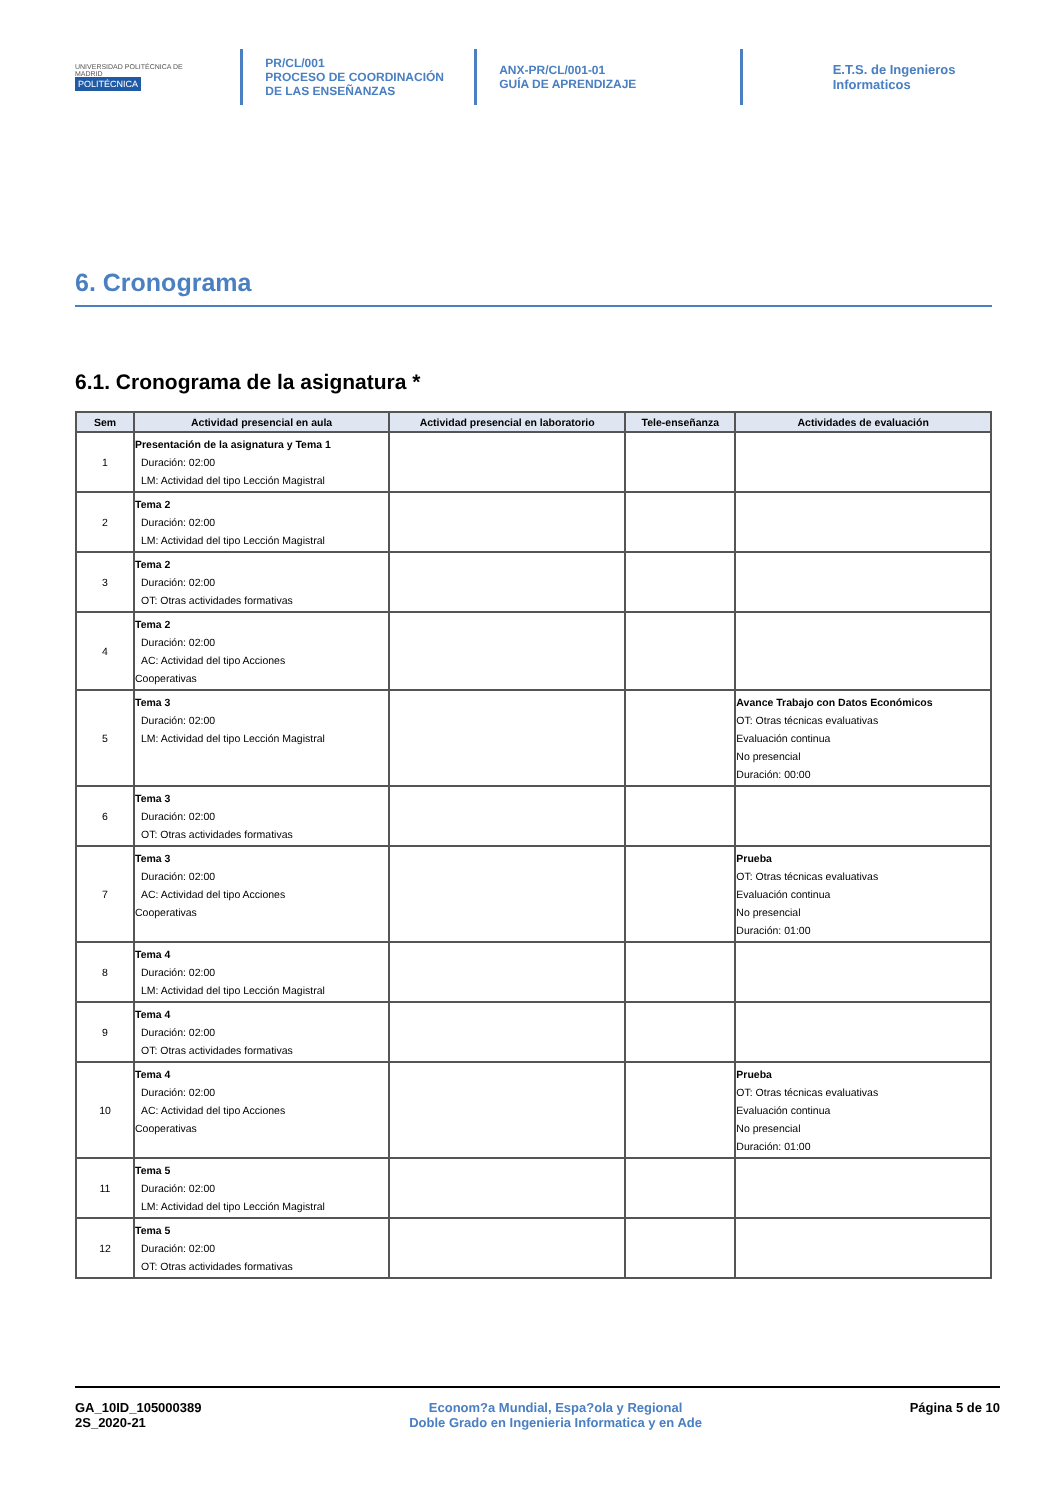UNIVERSIDAD POLITÉCNICA DE MADRID
POLITÉCNICA
PR/CL/001
PROCESO DE COORDINACIÓN DE LAS ENSEÑANZAS
ANX-PR/CL/001-01
GUÍA DE APRENDIZAJE
E.T.S. de Ingenieros Informaticos
6. Cronograma
6.1. Cronograma de la asignatura *
| Sem | Actividad presencial en aula | Actividad presencial en laboratorio | Tele-enseñanza | Actividades de evaluación |
| --- | --- | --- | --- | --- |
| 1 | Presentación de la asignatura y Tema 1 Duración: 02:00 LM: Actividad del tipo Lección Magistral | | | |
| 2 | Tema 2 Duración: 02:00 LM: Actividad del tipo Lección Magistral | | | |
| 3 | Tema 2 Duración: 02:00 OT: Otras actividades formativas | | | |
| 4 | Tema 2 Duración: 02:00 AC: Actividad del tipo Acciones Cooperativas | | | |
| 5 | Tema 3 Duración: 02:00 LM: Actividad del tipo Lección Magistral | | | Avance Trabajo con Datos Económicos OT: Otras técnicas evaluativas Evaluación continua No presencial Duración: 00:00 |
| 6 | Tema 3 Duración: 02:00 OT: Otras actividades formativas | | | |
| 7 | Tema 3 Duración: 02:00 AC: Actividad del tipo Acciones Cooperativas | | | Prueba OT: Otras técnicas evaluativas Evaluación continua No presencial Duración: 01:00 |
| 8 | Tema 4 Duración: 02:00 LM: Actividad del tipo Lección Magistral | | | |
| 9 | Tema 4 Duración: 02:00 OT: Otras actividades formativas | | | |
| 10 | Tema 4 Duración: 02:00 AC: Actividad del tipo Acciones Cooperativas | | | Prueba OT: Otras técnicas evaluativas Evaluación continua No presencial Duración: 01:00 |
| 11 | Tema 5 Duración: 02:00 LM: Actividad del tipo Lección Magistral | | | |
| 12 | Tema 5 Duración: 02:00 OT: Otras actividades formativas | | | |
GA_10ID_105000389
2S_2020-21
Econom?a Mundial, Espa?ola y Regional
Doble Grado en Ingenieria Informatica y en Ade
Página 5 de 10